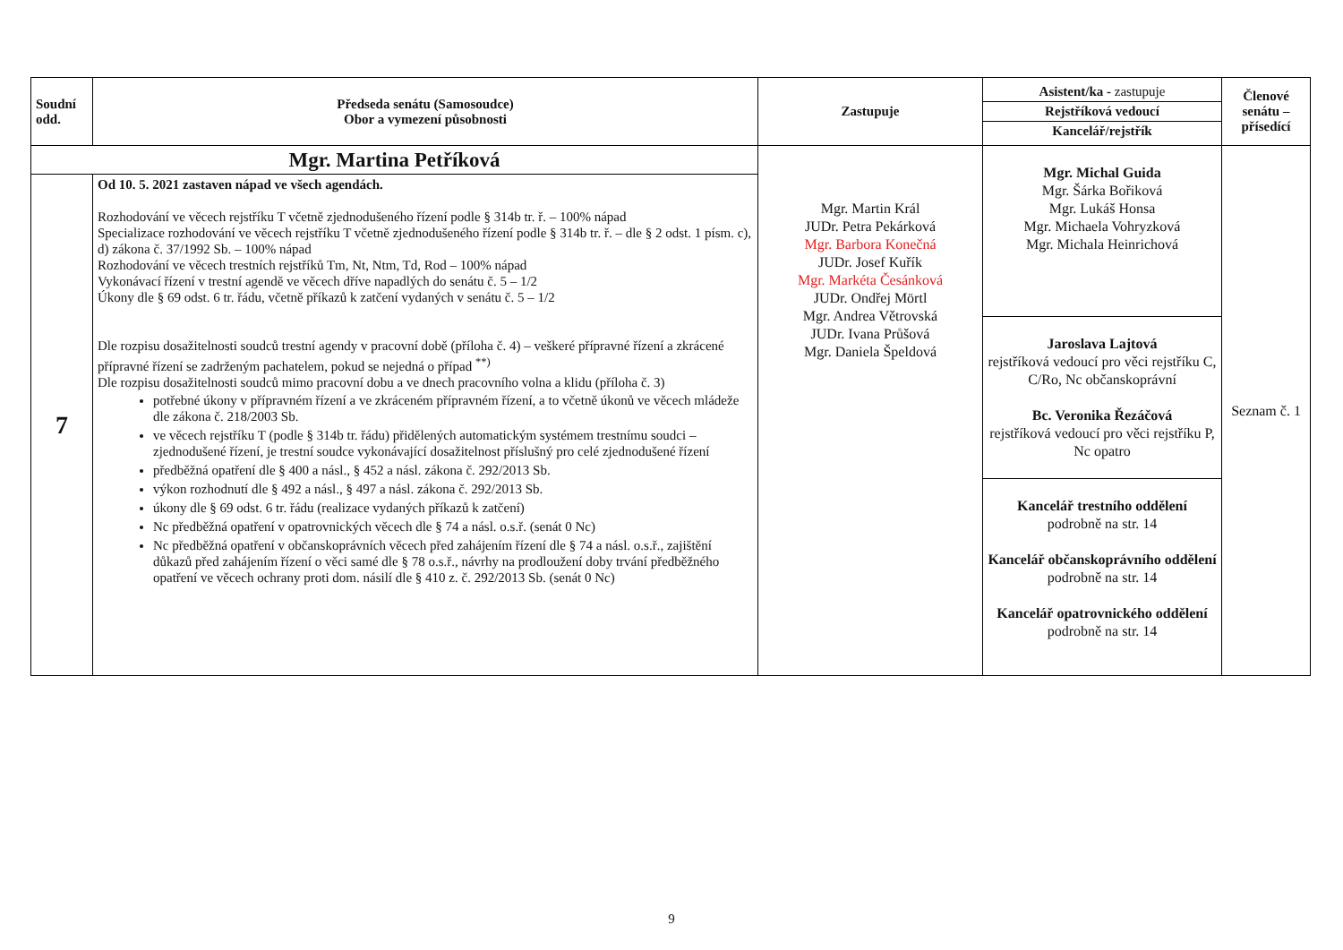| Soudní odd. | Předseda senátu (Samosoudce) Obor a vymezení působnosti | Zastupuje | Asistent/ka - zastupuje Rejstříková vedoucí Kancelář/rejstřík | Členové senátu – přísedící |
| --- | --- | --- | --- | --- |
| Mgr. Martina Petříková | | Mgr. Martin Král JUDr. Petra Pekárková Mgr. Barbora Konečná JUDr. Josef Kuřík Mgr. Markéta Česánková JUDr. Ondřej Mörtl Mgr. Andrea Větrovská JUDr. Ivana Průšová Mgr. Daniela Špeldová | Mgr. Michal Guida Mgr. Šárka Bořiková Mgr. Lukáš Honsa Mgr. Michaela Vohryzková Mgr. Michala Heinrichová Jaroslava Lajtová rejstříková vedoucí pro věci rejstříku C, C/Ro, Nc občanskoprávní Bc. Veronika Řezáčová rejstříková vedoucí pro věci rejstříku P, Nc opatro Kancelář trestního oddělení podrobně na str. 14 Kancelář občanskoprávního oddělení podrobně na str. 14 Kancelář opatrovnického oddělení podrobně na str. 14 | Seznam č. 1 |
| 7 | Od 10. 5. 2021 zastaven nápad ve všech agendách. Rozhodování ve věcech rejstříku T včetně zjednodušeného řízení podle § 314b tr. ř. – 100% nápad Specializace rozhodování ve věcech rejstříku T včetně zjednodušeného řízení podle § 314b tr. ř. – dle § 2 odst. 1 písm. c), d) zákona č. 37/1992 Sb. – 100% nápad Rozhodování ve věcech trestních rejstříků Tm, Nt, Ntm, Td, Rod – 100% nápad Vykonávací řízení v trestní agendě ve věcech dříve napadlých do senátu č. 5 – 1/2 Úkony dle § 69 odst. 6 tr. řádu, včetně příkazů k zatčení vydaných v senátu č. 5 – 1/2 Dle rozpisu dosažitelnosti soudců trestní agendy v pracovní době (příloha č. 4) – veškeré přípravné řízení a zkrácené přípravné řízení se zadrženým pachatelem, pokud se nejedná o případ <sup>**)</sup> Dle rozpisu dosažitelnosti soudců mimo pracovní dobu a ve dnech pracovního volna a klidu (příloha č. 3) potřebné úkony v přípravném řízení a ve zkráceném přípravném řízení, a to včetně úkonů ve věcech mládeže dle zákona č. 218/2003 Sb. ve věcech rejstříku T (podle § 314b tr. řádu) přidělených automatickým systémem trestnímu soudci – zjednodušené řízení, je trestní soudce vykonávající dosažitelnost příslušný pro celé zjednodušené řízení předběžná opatření dle § 400 a násl., § 452 a násl. zákona č. 292/2013 Sb. výkon rozhodnutí dle § 492 a násl., § 497 a násl. zákona č. 292/2013 Sb. úkony dle § 69 odst. 6 tr. řádu (realizace vydaných příkazů k zatčení) Nc předběžná opatření v opatrovnických věcech dle § 74 a násl. o.s.ř. (senát 0 Nc) Nc předběžná opatření v občanskoprávních věcech před zahájením řízení dle § 74 a násl. o.s.ř., zajištění důkazů před zahájením řízení o věci samé dle § 78 o.s.ř., návrhy na prodloužení doby trvání předběžného opatření ve věcech ochrany proti dom. násilí dle § 410 z. č. 292/2013 Sb. (senát 0 Nc) | | | |
9